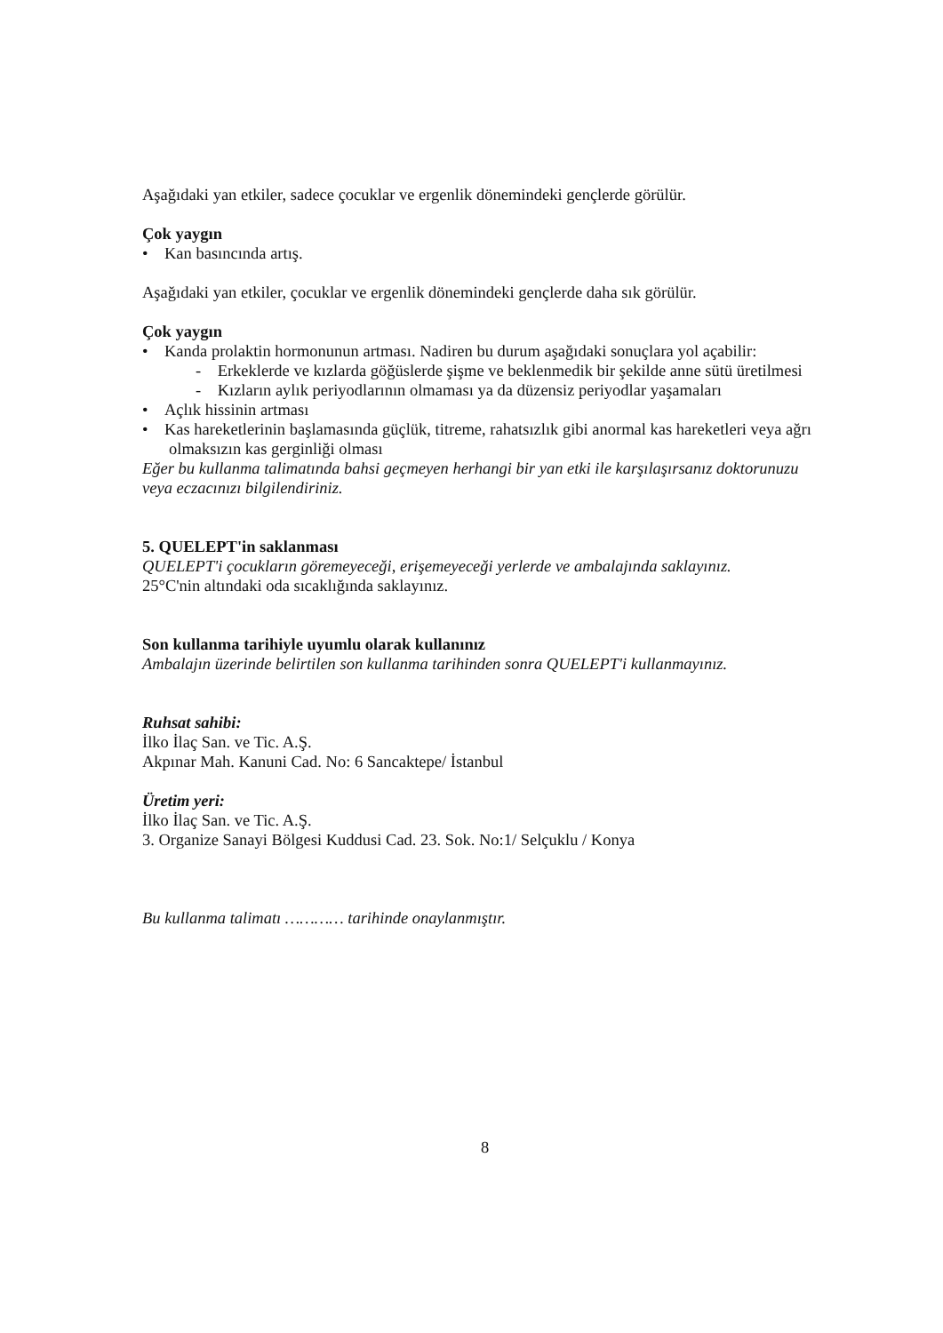Aşağıdaki yan etkiler, sadece çocuklar ve ergenlik dönemindeki gençlerde görülür.
Çok yaygın
• Kan basıncında artış.
Aşağıdaki yan etkiler, çocuklar ve ergenlik dönemindeki gençlerde daha sık görülür.
Çok yaygın
• Kanda prolaktin hormonunun artması. Nadiren bu durum aşağıdaki sonuçlara yol açabilir:
- Erkeklerde ve kızlarda göğüslerde şişme ve beklenmedik bir şekilde anne sütü üretilmesi
- Kızların aylık periyodlarının olmaması ya da düzensiz periyodlar yaşamaları
• Açlık hissinin artması
• Kas hareketlerinin başlamasında güçlük, titreme, rahatsızlık gibi anormal kas hareketleri veya ağrı olmaksızın kas gerginliği olması
Eğer bu kullanma talimatında bahsi geçmeyen herhangi bir yan etki ile karşılaşırsanız doktorunuzu veya eczacınızı bilgilendiriniz.
5. QUELEPT'in saklanması
QUELEPT'i çocukların göremeyeceği, erişemeyeceği yerlerde ve ambalajında saklayınız.
25°C'nin altındaki oda sıcaklığında saklayınız.
Son kullanma tarihiyle uyumlu olarak kullanınız
Ambalajın üzerinde belirtilen son kullanma tarihinden sonra QUELEPT'i kullanmayınız.
Ruhsat sahibi:
İlko İlaç San. ve Tic. A.Ş.
Akpınar Mah. Kanuni Cad. No: 6 Sancaktepe/ İstanbul
Üretim yeri:
İlko İlaç San. ve Tic. A.Ş.
3. Organize Sanayi Bölgesi Kuddusi Cad. 23. Sok. No:1/ Selçuklu / Konya
Bu kullanma talimatı ………… tarihinde onaylanmıştır.
8